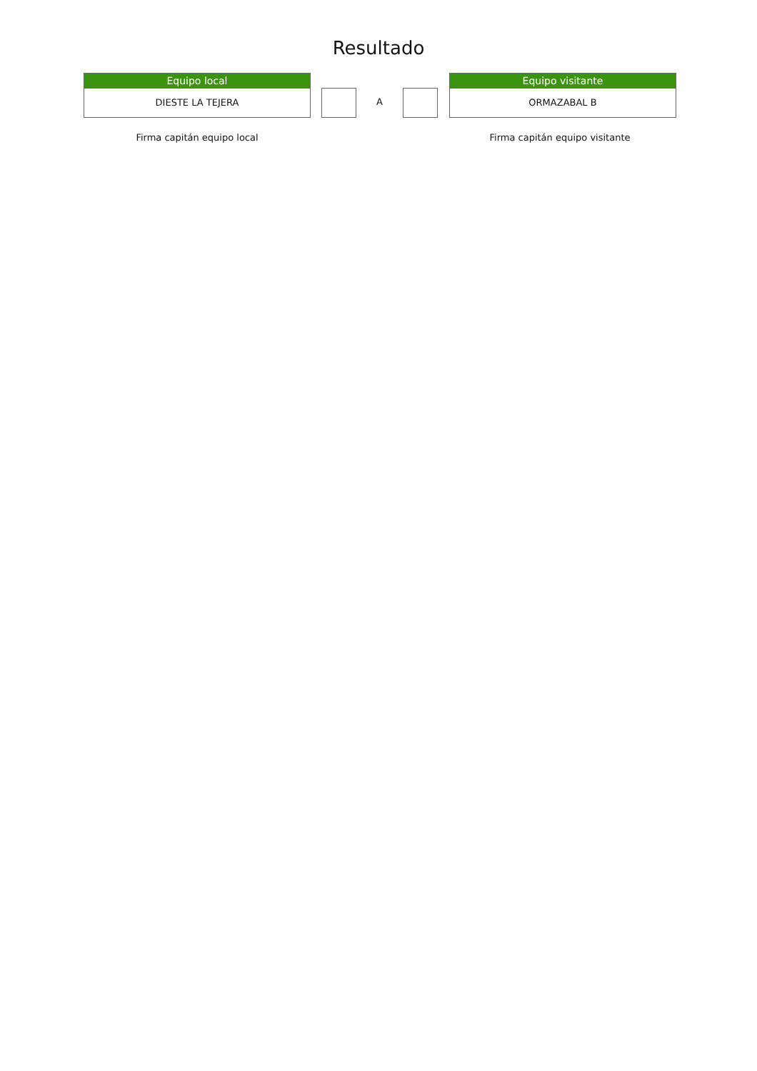Resultado
Equipo local
DIESTE LA TEJERA
A
Equipo visitante
ORMAZABAL B
Firma capitán equipo local Firma capitán equipo visitante